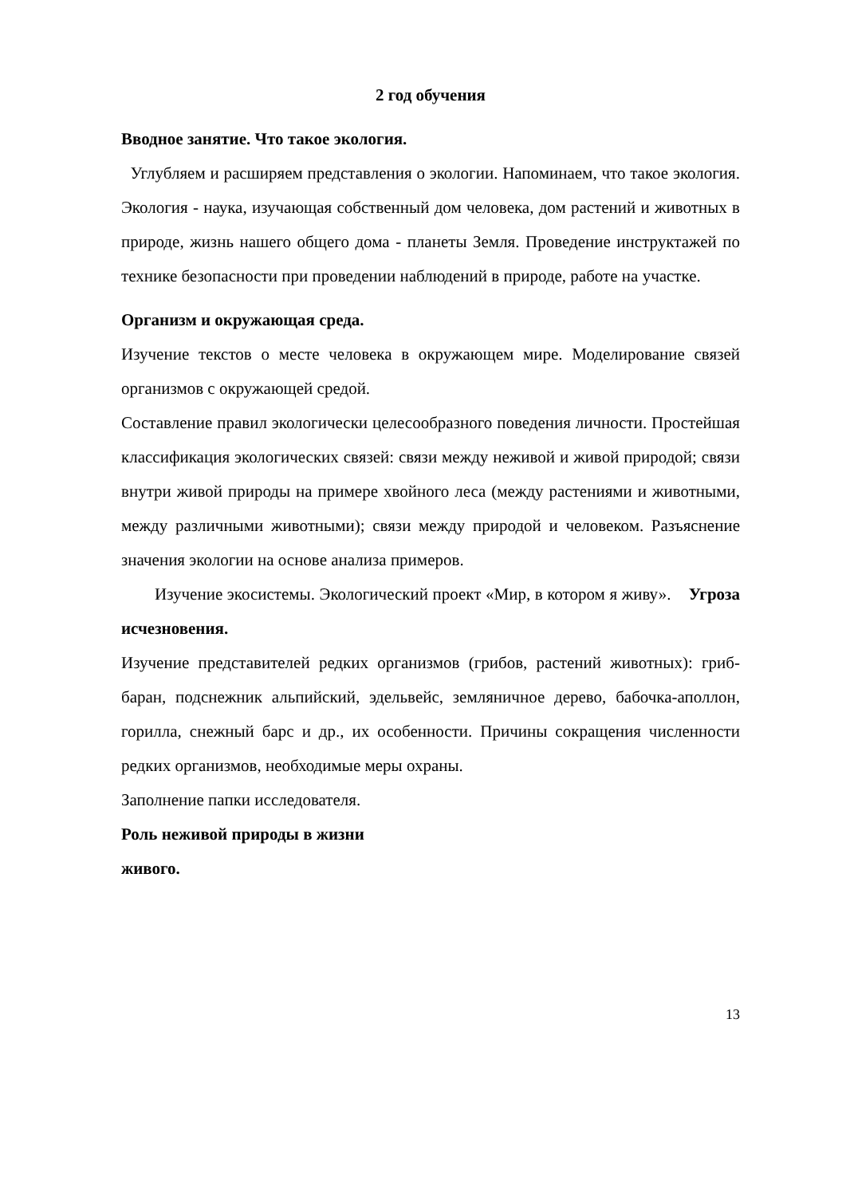2 год обучения
Вводное занятие. Что такое экология.
Углубляем и расширяем представления о экологии. Напоминаем, что такое экология. Экология - наука, изучающая собственный дом человека, дом растений и животных в природе, жизнь нашего общего дома - планеты Земля. Проведение инструктажей по технике безопасности при проведении наблюдений в природе, работе на участке.
Организм и окружающая среда.
Изучение текстов о месте человека в окружающем мире. Моделирование связей организмов с окружающей средой.
Составление правил экологически целесообразного поведения личности. Простейшая классификация экологических связей: связи между неживой и живой природой; связи внутри живой природы на примере хвойного леса (между растениями и животными, между различными животными); связи между природой и человеком. Разъяснение значения экологии на основе анализа примеров.
Изучение экосистемы. Экологический проект «Мир, в котором я живу». Угроза исчезновения.
Изучение представителей редких организмов (грибов, растений животных): гриб-баран, подснежник альпийский, эдельвейс, земляничное дерево, бабочка-аполлон, горилла, снежный барс и др., их особенности. Причины сокращения численности редких организмов, необходимые меры охраны.
Заполнение папки исследователя.
Роль неживой природы в жизни
живого.
13